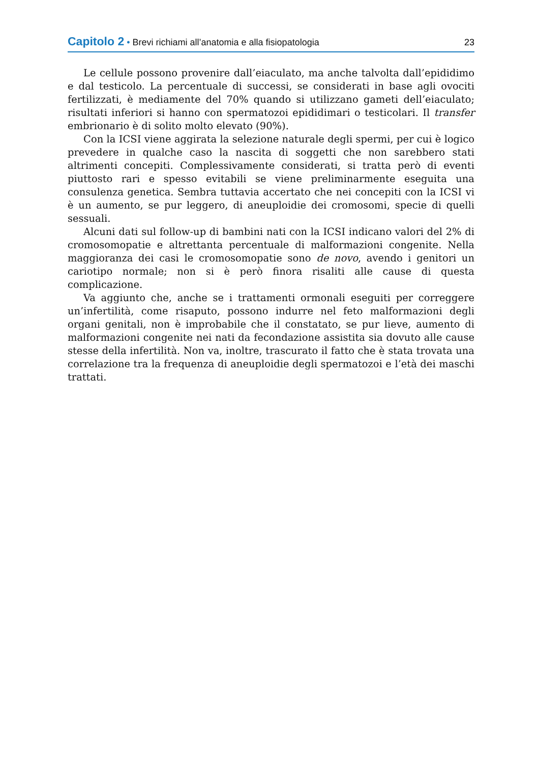Capitolo 2 • Brevi richiami all’anatomia e alla fisiopatologia
23
Le cellule possono provenire dall’eiaculato, ma anche talvolta dall’epididimo e dal testicolo. La percentuale di successi, se considerati in base agli ovociti fertilizzati, è mediamente del 70% quando si utilizzano gameti dell’eiaculato; risultati inferiori si hanno con spermatozoi epididimari o testicolari. Il transfer embrionario è di solito molto elevato (90%).
Con la ICSI viene aggirata la selezione naturale degli spermi, per cui è logico prevedere in qualche caso la nascita di soggetti che non sarebbero stati altrimenti concepiti. Complessivamente considerati, si tratta però di eventi piuttosto rari e spesso evitabili se viene preliminarmente eseguita una consulenza genetica. Sembra tuttavia accertato che nei concepiti con la ICSI vi è un aumento, se pur leggero, di aneuploidie dei cromosomi, specie di quelli sessuali.
Alcuni dati sul follow-up di bambini nati con la ICSI indicano valori del 2% di cromosomopatie e altrettanta percentuale di malformazioni congenite. Nella maggioranza dei casi le cromosomopatie sono de novo, avendo i genitori un cariotipo normale; non si è però finora risaliti alle cause di questa complicazione.
Va aggiunto che, anche se i trattamenti ormonali eseguiti per correggere un’infertilità, come risaputo, possono indurre nel feto malformazioni degli organi genitali, non è improbabile che il constatato, se pur lieve, aumento di malformazioni congenite nei nati da fecondazione assistita sia dovuto alle cause stesse della infertilità. Non va, inoltre, trascurato il fatto che è stata trovata una correlazione tra la frequenza di aneuploidie degli spermatozoi e l’età dei maschi trattati.